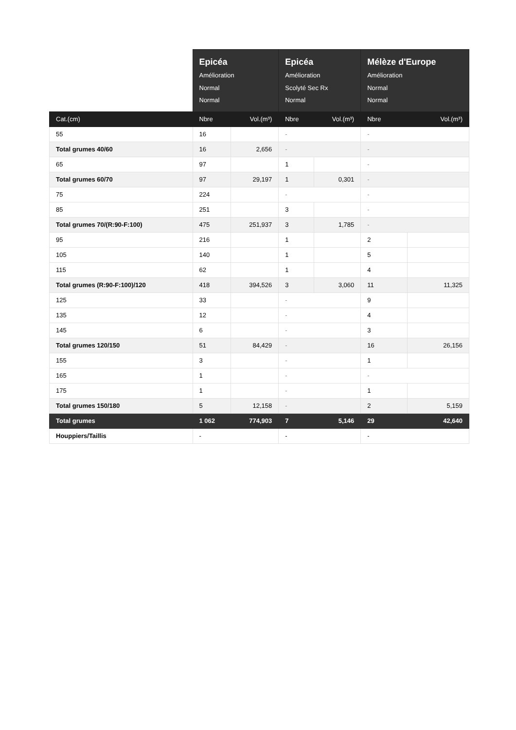| | Epicéa Amélioration Normal Normal | | Epicéa Amélioration Scolyté Sec Rx Normal | | Mélèze d'Europe Amélioration Normal Normal | |
| --- | --- | --- | --- | --- | --- | --- |
| Cat.(cm) | Nbre | Vol.(m³) | Nbre | Vol.(m³) | Nbre | Vol.(m³) |
| 55 | 16 | | - | | - | |
| Total grumes 40/60 | 16 | 2,656 | - | | - | |
| 65 | 97 | | 1 | | - | |
| Total grumes 60/70 | 97 | 29,197 | 1 | 0,301 | - | |
| 75 | 224 | | - | | - | |
| 85 | 251 | | 3 | | - | |
| Total grumes 70/(R:90-F:100) | 475 | 251,937 | 3 | 1,785 | - | |
| 95 | 216 | | 1 | | 2 | |
| 105 | 140 | | 1 | | 5 | |
| 115 | 62 | | 1 | | 4 | |
| Total grumes (R:90-F:100)/120 | 418 | 394,526 | 3 | 3,060 | 11 | 11,325 |
| 125 | 33 | | - | | 9 | |
| 135 | 12 | | - | | 4 | |
| 145 | 6 | | - | | 3 | |
| Total grumes 120/150 | 51 | 84,429 | - | | 16 | 26,156 |
| 155 | 3 | | - | | 1 | |
| 165 | 1 | | - | | - | |
| 175 | 1 | | - | | 1 | |
| Total grumes 150/180 | 5 | 12,158 | - | | 2 | 5,159 |
| Total grumes | 1 062 | 774,903 | 7 | 5,146 | 29 | 42,640 |
| Houppiers/Taillis | - | | - | | - | |